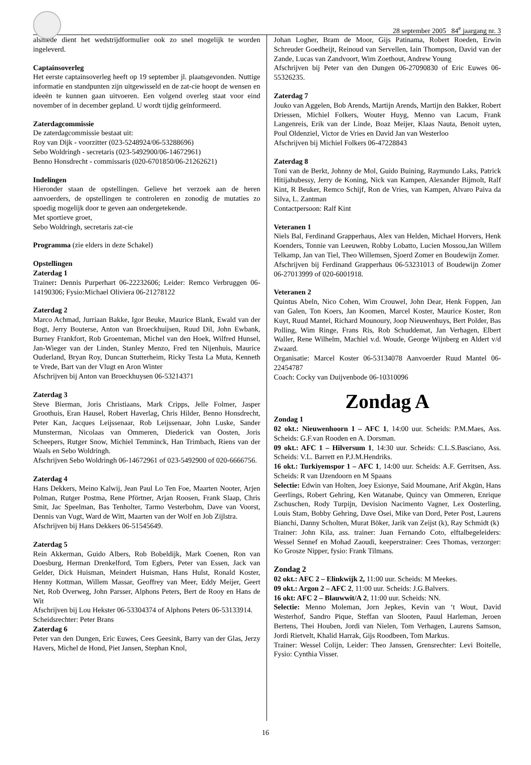28 september 2005 84<sup>e</sup> jaargang nr. 3
alsmede dient het wedstrijdformulier ook zo snel mogelijk te worden ingeleverd.
Captainsoverleg
Het eerste captainsoverleg heeft op 19 september jl. plaatsgevonden. Nuttige informatie en standpunten zijn uitgewisseld en de zat-cie hoopt de wensen en ideeën te kunnen gaan uitvoeren. Een volgend overleg staat voor eind november of in december gepland. U wordt tijdig geïnformeerd.
Zaterdagcommissie
De zaterdagcommissie bestaat uit:
Roy van Dijk - voorzitter (023-5248924/06-53288696)
Sebo Woldringh - secretaris (023-5492900/06-14672961)
Benno Honsdrecht - commissaris (020-6701850/06-21262621)
Indelingen
Hieronder staan de opstellingen. Gelieve het verzoek aan de heren aanvoerders, de opstellingen te controleren en zonodig de mutaties zo spoedig mogelijk door te geven aan ondergetekende.
Met sportieve groet,
Sebo Woldringh, secretaris zat-cie
Programma (zie elders in deze Schakel)
Opstellingen
Zaterdag 1
Trainer: Dennis Purperhart 06-22232606; Leider: Remco Verbruggen 06-14190306; Fysio:Michael Oliviera 06-21278122
Zaterdag 2
Marco Achmad, Jurriaan Bakke, Igor Beuke, Maurice Blank, Ewald van der Bogt, Jerry Bouterse, Anton van Broeckhuijsen, Ruud Dil, John Ewbank, Burney Frankfort, Rob Groenteman, Michel van den Hoek, Wilfred Hunsel, Jan-Wieger van der Linden, Stanley Menzo, Fred ten Nijenhuis, Maurice Ouderland, Bryan Roy, Duncan Stutterheim, Ricky Testa La Muta, Kenneth te Vrede, Bart van der Vlugt en Aron Winter
Afschrijven bij Anton van Broeckhuysen 06-53214371
Zaterdag 3
Steve Bierman, Joris Christiaans, Mark Cripps, Jelle Folmer, Jasper Groothuis, Eran Hausel, Robert Haverlag, Chris Hilder, Benno Honsdrecht, Peter Kan, Jacques Leijssenaar, Rob Leijssenaar, John Luske, Sander Munsterman, Nicolaas van Ommeren, Diederick van Oosten, Joris Scheepers, Rutger Snow, Michiel Temminck, Han Trimbach, Riens van der Waals en Sebo Woldringh.
Afschrijven Sebo Woldringh 06-14672961 of 023-5492900 of 020-6666756.
Zaterdag 4
Hans Dekkers, Meino Kalwij, Jean Paul Lo Ten Foe, Maarten Nooter, Arjen Polman, Rutger Postma, Rene Pförtner, Arjan Roosen, Frank Slaap, Chris Smit, Jac Speelman, Bas Tenholter, Tarmo Vesterbohm, Dave van Voorst, Dennis van Vugt, Ward de Witt, Maarten van der Wolf en Job Zijlstra.
Afschrijven bij Hans Dekkers 06-51545649.
Zaterdag 5
Rein Akkerman, Guido Albers, Rob Bobeldijk, Mark Coenen, Ron van Doesburg, Herman Drenkelford, Tom Egbers, Peter van Essen, Jack van Gelder, Dick Huisman, Meindert Huisman, Hans Hulst, Ronald Koster, Henny Kottman, Willem Massar, Geoffrey van Meer, Eddy Meijer, Geert Net, Rob Overweg, John Parsser, Alphons Peters, Bert de Rooy en Hans de Wit
Afschrijven bij Lou Hekster 06-53304374 of Alphons Peters 06-53133914.
Scheidsrechter: Peter Brans
Zaterdag 6
Peter van den Dungen, Eric Euwes, Cees Geesink, Barry van der Glas, Jerzy Havers, Michel de Hond, Piet Jansen, Stephan Knol,
Johan Logher, Bram de Moor, Gijs Patinama, Robert Roeden, Erwin Schreuder Goedheijt, Reinoud van Servellen, Iain Thompson, David van der Zande, Lucas van Zandvoort, Wim Zoethout, Andrew Young
Afschrijven bij Peter van den Dungen 06-27090830 of Eric Euwes 06-55326235.
Zaterdag 7
Jouko van Aggelen, Bob Arends, Martijn Arends, Martijn den Bakker, Robert Driessen, Michiel Folkers, Wouter Huyg, Menno van Lacum, Frank Langenreis, Erik van der Linde, Boaz Meijer, Klaas Nauta, Benoit uyten, Poul Oldenziel, Victor de Vries en David Jan van Westerloo
Afschrijven bij Michiel Folkers 06-47228843
Zaterdag 8
Toni van de Berkt, Johnny de Mol, Guido Buining, Raymundo Laks, Patrick Hitijahubessy, Jerry de Koning, Nick van Kampen, Alexander Bijmolt, Ralf Kint, R Beuker, Remco Schijf, Ron de Vries, van Kampen, Alvaro Paiva da Silva, L. Zantman
Contactpersoon: Ralf Kint
Veteranen 1
Niels Bal, Ferdinand Grapperhaus, Alex van Helden, Michael Horvers, Henk Koenders, Tonnie van Leeuwen, Robby Lobatto, Lucien Mossou,Jan Willem Telkamp, Jan van Tiel, Theo Willemsen, Sjoerd Zomer en Boudewijn Zomer.
Afschrijven bij Ferdinand Grapperhaus 06-53231013 of Boudewijn Zomer 06-27013999 of 020-6001918.
Veteranen 2
Quintus Abeln, Nico Cohen, Wim Crouwel, John Dear, Henk Foppen, Jan van Galen, Ton Koers, Jan Koomen, Marcel Koster, Maurice Koster, Ron Kuyt, Ruud Mantel, Richard Mounoury, Joop Nieuwenhuys, Bert Polder, Bas Polling, Wim Ringe, Frans Ris, Rob Schuddemat, Jan Verhagen, Elbert Waller, Rene Wilhelm, Machiel v.d. Woude, George Wijnberg en Aldert v/d Zwaard.
Organisatie: Marcel Koster 06-53134078 Aanvoerder Ruud Mantel 06-22454787
Coach: Cocky van Duijvenbode 06-10310096
Zondag A
Zondag 1
02 okt.: Nieuwenhoorn 1 – AFC 1, 14:00 uur. Scheids: P.M.Maes, Ass. Scheids: G.F.van Rooden en A. Dorsman.
09 okt.: AFC 1 – Hilversum 1, 14:30 uur. Scheids: C.L.S.Basciano, Ass. Scheids: V.L. Barrett en P.J.M.Hendriks.
16 okt.: Turkiyemspor 1 – AFC 1, 14:00 uur. Scheids: A.F. Gerritsen, Ass. Scheids: R van IJzendoorn en M Spaans
Selectie: Edwin van Holten, Joey Esionye, Said Moumane, Arif Akgün, Hans Geerlings, Robert Gehring, Ken Watanabe, Quincy van Ommeren, Enrique Zschuschen, Rody Turpijn, Devision Nacimento Vagner, Lex Oosterling, Louis Stam, Bobby Gehring, Dave Osei, Mike van Dord, Peter Post, Laurens Bianchi, Danny Scholten, Murat Böker, Jarik van Zeijst (k), Ray Schmidt (k)
Trainer: John Kila, ass. trainer: Juan Fernando Coto, elftalbegeleiders: Wessel Sennef en Mohad Zaoudi, keeperstrainer: Cees Thomas, verzorger: Ko Grosze Nipper, fysio: Frank Tilmans.
Zondag 2
02 okt.: AFC 2 – Elinkwijk 2, 11:00 uur. Scheids: M Meekes.
09 okt.: Argon 2 – AFC 2, 11:00 uur. Scheids: J.G.Balvers.
16 okt: AFC 2 – Blauwwit/A 2, 11:00 uur. Scheids: NN.
Selectie: Menno Moleman, Jorn Jepkes, Kevin van ‘t Wout, David Westerhof, Sandro Pique, Steffan van Slooten, Pauul Harleman, Jeroen Bertens, Thei Houben, Jordi van Nielen, Tom Verhagen, Laurens Samson, Jordi Rietvelt, Khalid Harrak, Gijs Roodbeen, Tom Markus.
Trainer: Wessel Colijn, Leider: Theo Janssen, Grensrechter: Levi Boitelle, Fysio: Cynthia Visser.
16